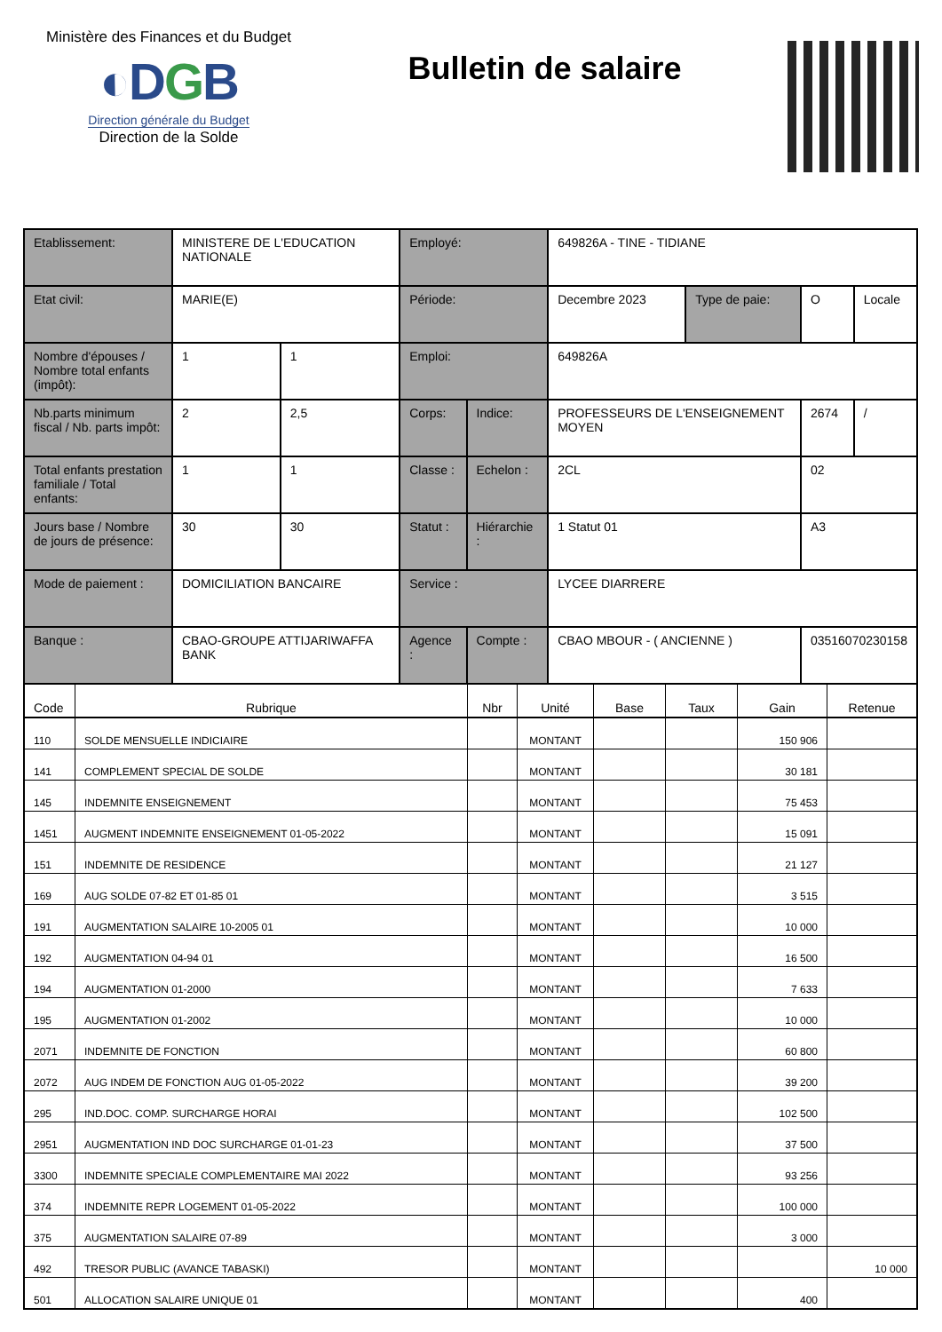Ministère des Finances et du Budget
◐DGB
Direction générale du Budget
Direction de la Solde
Bulletin de salaire
| Etablissement: | MINISTERE DE L'EDUCATION NATIONALE | | Employé: | | 649826A - TINE - TIDIANE | | | |
| Etat civil: | MARIE(E) | | Période: | | Decembre 2023 | Type de paie: | O | Locale |
| Nombre d'épouses / Nombre total enfants (impôt): | 1 | 1 | Emploi: | | 649826A | | | |
| Nb.parts minimum fiscal / Nb. parts impôt: | 2 | 2,5 | Corps: | Indice: | PROFESSEURS DE L'ENSEIGNEMENT MOYEN | | 2674 | / |
| Total enfants prestation familiale / Total enfants: | 1 | 1 | Classe : | Echelon : | 2CL | | 02 | |
| Jours base / Nombre de jours de présence: | 30 | 30 | Statut : | Hiérarchie : | 1 Statut 01 | | A3 | |
| Mode de paiement : | DOMICILIATION BANCAIRE | | Service : | | LYCEE DIARRERE | | | |
| Banque : | CBAO-GROUPE ATTIJARIWAFFA BANK | | Agence : | Compte : | CBAO MBOUR - ( ANCIENNE ) | | 03516070230158 | |
| Code | Rubrique | Nbr | Unité | Base | Taux | Gain | Retenue |
| --- | --- | --- | --- | --- | --- | --- | --- |
| 110 | SOLDE MENSUELLE INDICIAIRE | | MONTANT | | | 150 906 | |
| 141 | COMPLEMENT SPECIAL DE SOLDE | | MONTANT | | | 30 181 | |
| 145 | INDEMNITE ENSEIGNEMENT | | MONTANT | | | 75 453 | |
| 1451 | AUGMENT INDEMNITE ENSEIGNEMENT 01-05-2022 | | MONTANT | | | 15 091 | |
| 151 | INDEMNITE DE RESIDENCE | | MONTANT | | | 21 127 | |
| 169 | AUG SOLDE 07-82 ET 01-85 01 | | MONTANT | | | 3 515 | |
| 191 | AUGMENTATION SALAIRE 10-2005 01 | | MONTANT | | | 10 000 | |
| 192 | AUGMENTATION 04-94 01 | | MONTANT | | | 16 500 | |
| 194 | AUGMENTATION 01-2000 | | MONTANT | | | 7 633 | |
| 195 | AUGMENTATION 01-2002 | | MONTANT | | | 10 000 | |
| 2071 | INDEMNITE DE FONCTION | | MONTANT | | | 60 800 | |
| 2072 | AUG INDEM DE FONCTION AUG 01-05-2022 | | MONTANT | | | 39 200 | |
| 295 | IND.DOC. COMP. SURCHARGE HORAI | | MONTANT | | | 102 500 | |
| 2951 | AUGMENTATION IND DOC SURCHARGE 01-01-23 | | MONTANT | | | 37 500 | |
| 3300 | INDEMNITE SPECIALE COMPLEMENTAIRE MAI 2022 | | MONTANT | | | 93 256 | |
| 374 | INDEMNITE REPR LOGEMENT 01-05-2022 | | MONTANT | | | 100 000 | |
| 375 | AUGMENTATION SALAIRE 07-89 | | MONTANT | | | 3 000 | |
| 492 | TRESOR PUBLIC (AVANCE TABASKI) | | MONTANT | | | | 10 000 |
| 501 | ALLOCATION SALAIRE UNIQUE 01 | | MONTANT | | | 400 | |